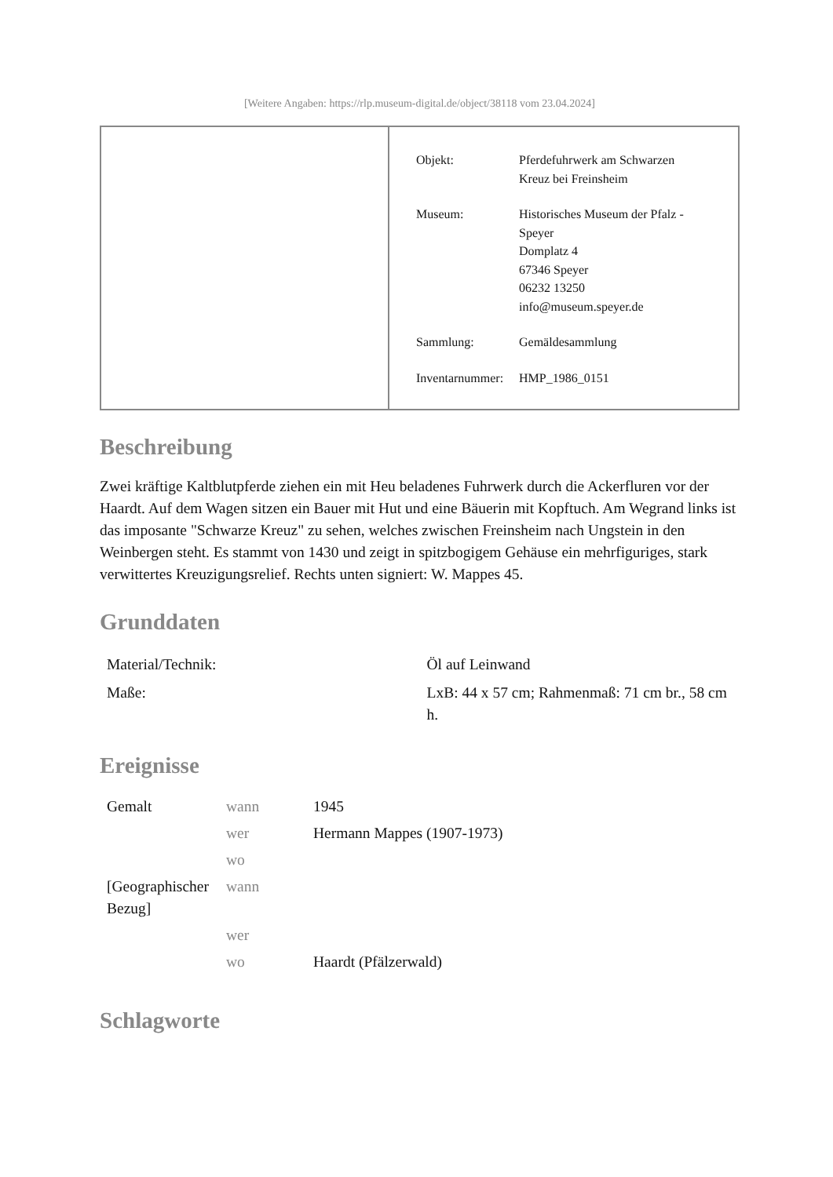[Weitere Angaben: https://rlp.museum-digital.de/object/38118 vom 23.04.2024]
| Objekt: | Pferdefuhrwerk am Schwarzen Kreuz bei Freinsheim |
| Museum: | Historisches Museum der Pfalz - Speyer Domplatz 4 67346 Speyer 06232 13250 info@museum.speyer.de |
| Sammlung: | Gemäldesammlung |
| Inventarnummer: | HMP_1986_0151 |
Beschreibung
Zwei kräftige Kaltblutpferde ziehen ein mit Heu beladenes Fuhrwerk durch die Ackerfluren vor der Haardt. Auf dem Wagen sitzen ein Bauer mit Hut und eine Bäuerin mit Kopftuch. Am Wegrand links ist das imposante "Schwarze Kreuz" zu sehen, welches zwischen Freinsheim nach Ungstein in den Weinbergen steht. Es stammt von 1430 und zeigt in spitzbogigem Gehäuse ein mehrfiguriges, stark verwittertes Kreuzigungsrelief. Rechts unten signiert: W. Mappes 45.
Grunddaten
| Material/Technik: | Öl auf Leinwand |
| Maße: | LxB: 44 x 57 cm; Rahmenmaß: 71 cm br., 58 cm h. |
Ereignisse
| Gemalt | wann | 1945 |
| | wer | Hermann Mappes (1907-1973) |
| | wo | |
| [Geographischer Bezug] | wann | |
| | wer | |
| | wo | Haardt (Pfälzerwald) |
Schlagworte